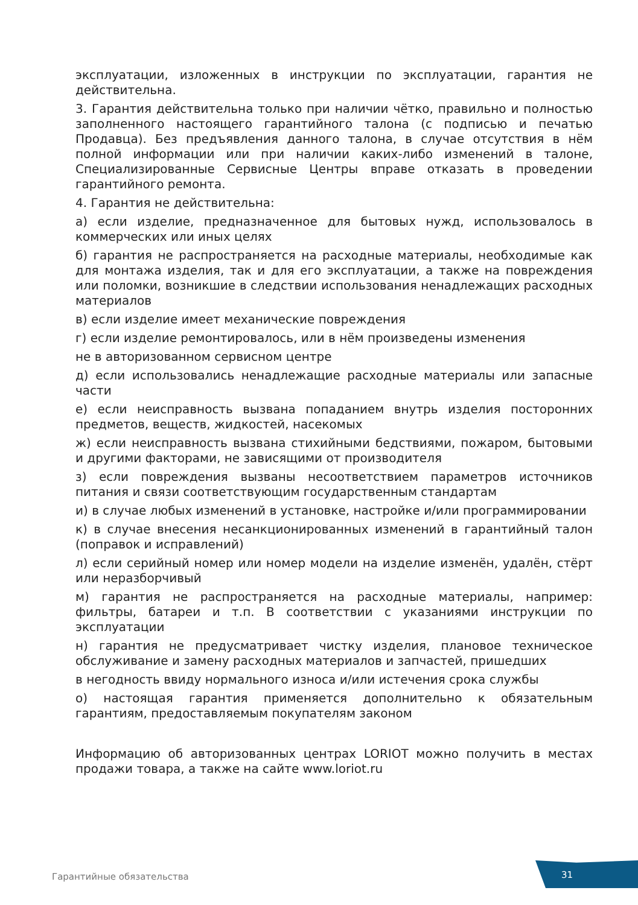эксплуатации, изложенных в инструкции по эксплуатации, гарантия не действительна.
3. Гарантия действительна только при наличии чётко, правильно и полностью заполненного настоящего гарантийного талона (с подписью и печатью Продавца). Без предъявления данного талона, в случае отсутствия в нём полной информации или при наличии каких-либо изменений в талоне, Специализированные Сервисные Центры вправе отказать в проведении гарантийного ремонта.
4. Гарантия не действительна:
а) если изделие, предназначенное для бытовых нужд, использовалось в коммерческих или иных целях
б) гарантия не распространяется на расходные материалы, необходимые как для монтажа изделия, так и для его эксплуатации, а также на повреждения или поломки, возникшие в следствии использования ненадлежащих расходных материалов
в) если изделие имеет механические повреждения
г) если изделие ремонтировалось, или в нём произведены изменения
не в авторизованном сервисном центре
д) если использовались ненадлежащие расходные материалы или запасные части
е) если неисправность вызвана попаданием внутрь изделия посторонних предметов, веществ, жидкостей, насекомых
ж) если неисправность вызвана стихийными бедствиями, пожаром, бытовыми и другими факторами, не зависящими от производителя
з) если повреждения вызваны несоответствием параметров источников питания и связи соответствующим государственным стандартам
и) в случае любых изменений в установке, настройке и/или программировании
к) в случае внесения несанкционированных изменений в гарантийный талон (поправок и исправлений)
л) если серийный номер или номер модели на изделие изменён, удалён, стёрт или неразборчивый
м) гарантия не распространяется на расходные материалы, например: фильтры, батареи и т.п. В соответствии с указаниями инструкции по эксплуатации
н) гарантия не предусматривает чистку изделия, плановое техническое обслуживание и замену расходных материалов и запчастей, пришедших
в негодность ввиду нормального износа и/или истечения срока службы
о) настоящая гарантия применяется дополнительно к обязательным гарантиям, предоставляемым покупателям законом
Информацию об авторизованных центрах LORIOT можно получить в местах продажи товара, а также на сайте www.loriot.ru
Гарантийные обязательства 31